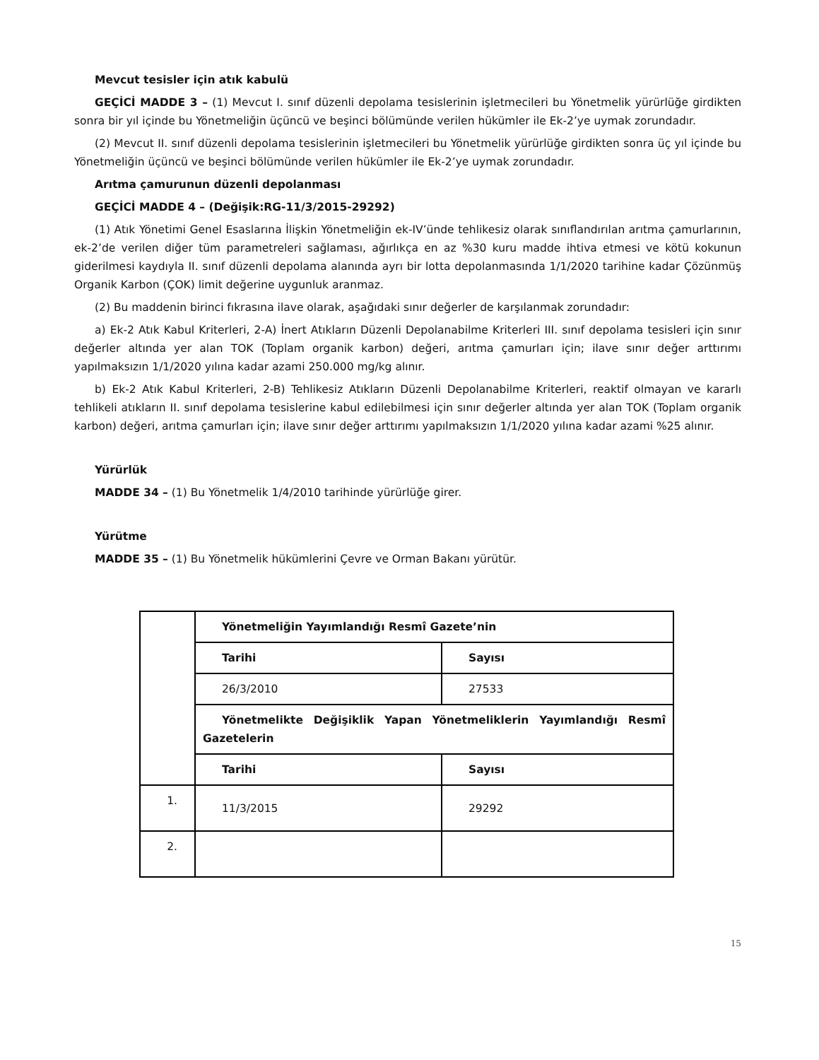Mevcut tesisler için atık kabulü
GEÇİCİ MADDE 3 – (1) Mevcut I. sınıf düzenli depolama tesislerinin işletmecileri bu Yönetmelik yürürlüğe girdikten sonra bir yıl içinde bu Yönetmeliğin üçüncü ve beşinci bölümünde verilen hükümler ile Ek-2’ye uymak zorundadır.
(2) Mevcut II. sınıf düzenli depolama tesislerinin işletmecileri bu Yönetmelik yürürlüğe girdikten sonra üç yıl içinde bu Yönetmeliğin üçüncü ve beşinci bölümünde verilen hükümler ile Ek-2’ye uymak zorundadır.
Arıtma çamurunun düzenli depolanması
GEÇİCİ MADDE 4 – (Değişik:RG-11/3/2015-29292)
(1) Atık Yönetimi Genel Esaslarına İlişkin Yönetmeliğin ek-IV’ünde tehlikesiz olarak sınıflandırılan arıtma çamurlarının, ek-2’de verilen diğer tüm parametreleri sağlaması, ağırlıkça en az %30 kuru madde ihtiva etmesi ve kötü kokunun giderilmesi kaydıyla II. sınıf düzenli depolama alanında ayrı bir lotta depolanmasında 1/1/2020 tarihine kadar Çözünmüş Organik Karbon (ÇOK) limit değerine uygunluk aranmaz.
(2) Bu maddenin birinci fıkrasına ilave olarak, aşağıdaki sınır değerler de karşılanmak zorundadır:
a) Ek-2 Atık Kabul Kriterleri, 2-A) İnert Atıkların Düzenli Depolanabilme Kriterleri III. sınıf depolama tesisleri için sınır değerler altında yer alan TOK (Toplam organik karbon) değeri, arıtma çamurları için; ilave sınır değer arttırımı yapılmaksızın 1/1/2020 yılına kadar azami 250.000 mg/kg alınır.
b) Ek-2 Atık Kabul Kriterleri, 2-B) Tehlikesiz Atıkların Düzenli Depolanabilme Kriterleri, reaktif olmayan ve kararlı tehlikeli atıkların II. sınıf depolama tesislerine kabul edilebilmesi için sınır değerler altında yer alan TOK (Toplam organik karbon) değeri, arıtma çamurları için; ilave sınır değer arttırımı yapılmaksızın 1/1/2020 yılına kadar azami %25 alınır.
Yürürlük
MADDE 34 – (1) Bu Yönetmelik 1/4/2010 tarihinde yürürlüğe girer.
Yürütme
MADDE 35 – (1) Bu Yönetmelik hükümlerini Çevre ve Orman Bakanı yürütür.
| | Yönetmeliğin Yayımlandığı Resmî Gazete’nin | |
| | Tarihi | Sayısı |
| | 26/3/2010 | 27533 |
| | Yönetmelikte Değişiklik Yapan Yönetmeliklerin Yayımlandığı Resmî Gazetelerin | |
| | Tarihi | Sayısı |
| 1. | 11/3/2015 | 29292 |
| 2. | | |
15